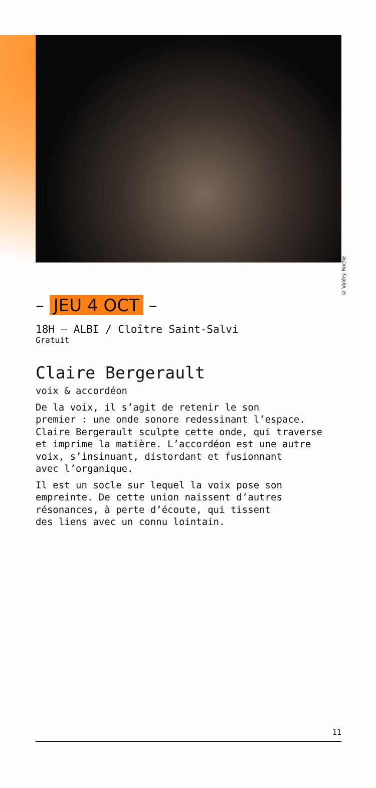© Valéry Roche
– JEU 4 OCT –
18H — ALBI / Cloître Saint-Salvi
Gratuit
Claire Bergerault
voix & accordéon
De la voix, il s’agit de retenir le son
premier : une onde sonore redessinant l’espace.
Claire Bergerault sculpte cette onde, qui traverse
et imprime la matière. L’accordéon est une autre
voix, s’insinuant, distordant et fusionnant
avec l’organique.
Il est un socle sur lequel la voix pose son
empreinte. De cette union naissent d’autres
résonances, à perte d’écoute, qui tissent
des liens avec un connu lointain.
11